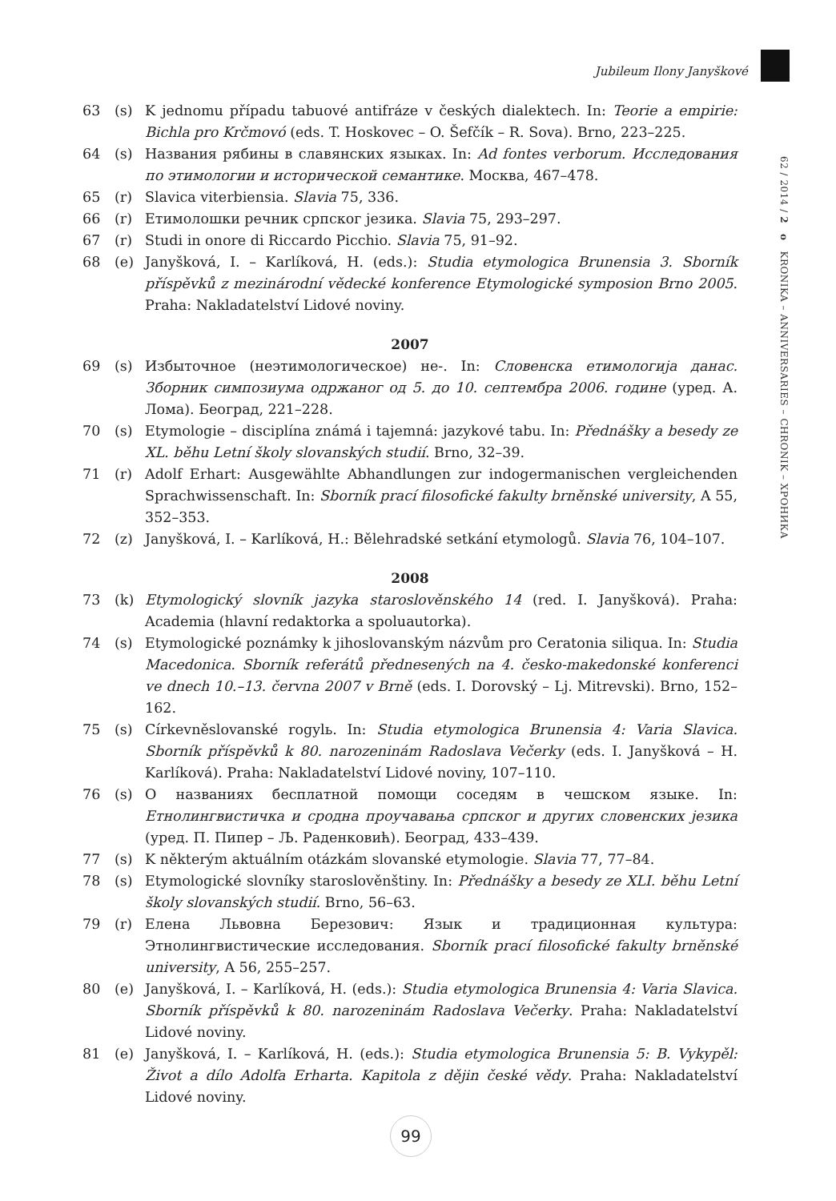Jubileum Ilony Janyškové
62 / 2014 / 2 o KRONIKA – ANNIVERSARIES – CHRONIK – ХРОНИКА
63 (s) K jednomu případu tabuové antifráze v českých dialektech. In: Teorie a empirie: Bichla pro Krčmovó (eds. T. Hoskovec – O. Šefčík – R. Sova). Brno, 223–225.
64 (s) Названия рябины в славянских языках. In: Ad fontes verborum. Исследования по этимологии и исторической семантике. Москва, 467–478.
65 (r) Slavica viterbiensia. Slavia 75, 336.
66 (r) Етимолошки речник српског језика. Slavia 75, 293–297.
67 (r) Studi in onore di Riccardo Picchio. Slavia 75, 91–92.
68 (e) Janyšková, I. – Karlíková, H. (eds.): Studia etymologica Brunensia 3. Sborník příspěvků z mezinárodní vědecké konference Etymologické symposion Brno 2005. Praha: Nakladatelství Lidové noviny.
2007
69 (s) Избыточное (неэтимологическое) не-. In: Словенска етимологија данас. Зборник симпозиума одржаног од 5. до 10. септембра 2006. године (уред. А. Лома). Београд, 221–228.
70 (s) Etymologie – disciplína známá i tajemná: jazykové tabu. In: Přednášky a besedy ze XL. běhu Letní školy slovanských studií. Brno, 32–39.
71 (r) Adolf Erhart: Ausgewählte Abhandlungen zur indogermanischen vergleichenden Sprachwissenschaft. In: Sborník prací filosofické fakulty brněnské university, A 55, 352–353.
72 (z) Janyšková, I. – Karlíková, H.: Bělehradské setkání etymologů. Slavia 76, 104–107.
2008
73 (k) Etymologický slovník jazyka staroslověnského 14 (red. I. Janyšková). Praha: Academia (hlavní redaktorka a spoluautorka).
74 (s) Etymologické poznámky k jihoslovanským názvům pro Ceratonia siliqua. In: Studia Macedonica. Sborník referátů přednesených na 4. česko-makedonské konferenci ve dnech 10.–13. června 2007 v Brně (eds. I. Dorovský – Lj. Mitrevski). Brno, 152–162.
75 (s) Církevněslovanské rogylь. In: Studia etymologica Brunensia 4: Varia Slavica. Sborník příspěvků k 80. narozeninám Radoslava Večerky (eds. I. Janyšková – H. Karlíková). Praha: Nakladatelství Lidové noviny, 107–110.
76 (s) О названиях бесплатной помощи соседям в чешском языке. In: Етнолингвистичка и сродна проучавања српског и других словенских језика (уред. П. Пипер – Љ. Раденковић). Београд, 433–439.
77 (s) K některým aktuálním otázkám slovanské etymologie. Slavia 77, 77–84.
78 (s) Etymologické slovníky staroslověnštiny. In: Přednášky a besedy ze XLI. běhu Letní školy slovanských studií. Brno, 56–63.
79 (r) Елена Львовна Березович: Язык и традиционная культура: Этнолингвистические исследования. Sborník prací filosofické fakulty brněnské university, A 56, 255–257.
80 (e) Janyšková, I. – Karlíková, H. (eds.): Studia etymologica Brunensia 4: Varia Slavica. Sborník příspěvků k 80. narozeninám Radoslava Večerky. Praha: Nakladatelství Lidové noviny.
81 (e) Janyšková, I. – Karlíková, H. (eds.): Studia etymologica Brunensia 5: B. Vykypěl: Život a dílo Adolfa Erharta. Kapitola z dějin české vědy. Praha: Nakladatelství Lidové noviny.
99